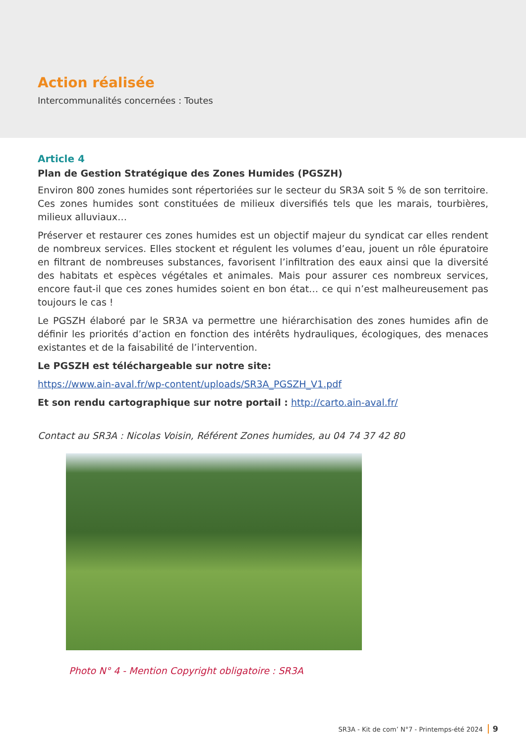Action réalisée
Intercommunalités concernées : Toutes
Article 4
Plan de Gestion Stratégique des Zones Humides (PGSZH)
Environ 800 zones humides sont répertoriées sur le secteur du SR3A soit 5 % de son territoire. Ces zones humides sont constituées de milieux diversifiés tels que les marais, tourbières, milieux alluviaux…
Préserver et restaurer ces zones humides est un objectif majeur du syndicat car elles rendent de nombreux services. Elles stockent et régulent les volumes d’eau, jouent un rôle épuratoire en filtrant de nombreuses substances, favorisent l’infiltration des eaux ainsi que la diversité des habitats et espèces végétales et animales. Mais pour assurer ces nombreux services, encore faut-il que ces zones humides soient en bon état… ce qui n’est malheureusement pas toujours le cas !
Le PGSZH élaboré par le SR3A va permettre une hiérarchisation des zones humides afin de définir les priorités d’action en fonction des intérêts hydrauliques, écologiques, des menaces existantes et de la faisabilité de l’intervention.
Le PGSZH est téléchargeable sur notre site:
https://www.ain-aval.fr/wp-content/uploads/SR3A_PGSZH_V1.pdf
Et son rendu cartographique sur notre portail : http://carto.ain-aval.fr/
Contact au SR3A : Nicolas Voisin, Référent Zones humides, au 04 74 37 42 80
Photo N° 4 - Mention Copyright obligatoire : SR3A
SR3A - Kit de com’ N°7 - Printemps-été 2024 9